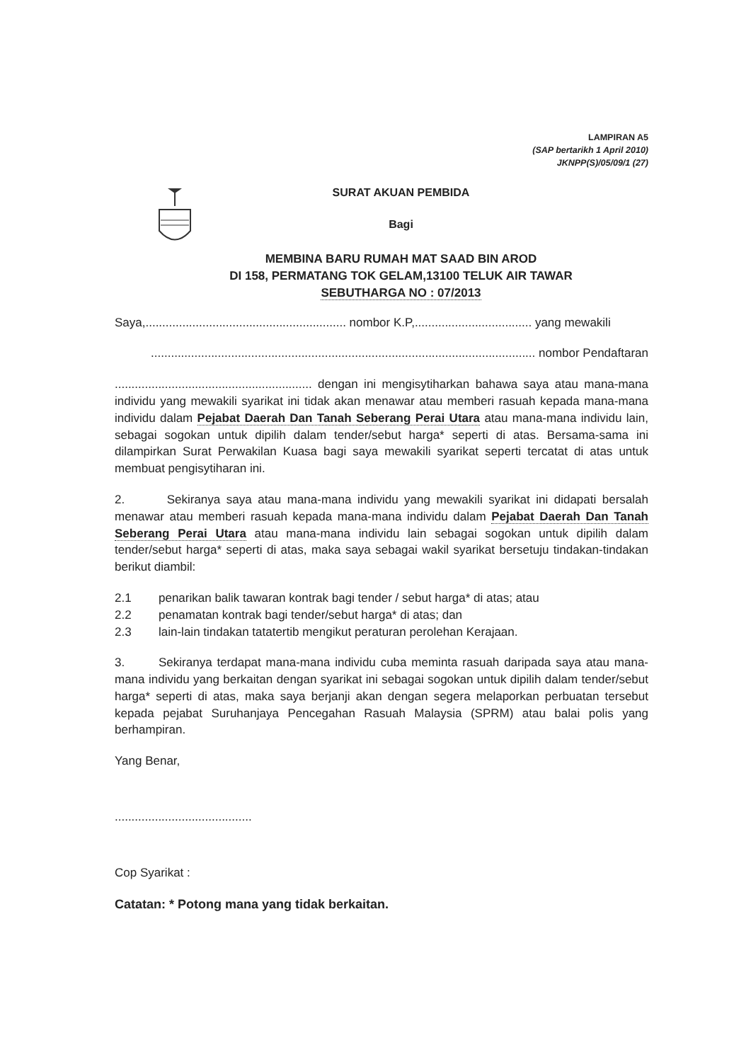LAMPIRAN A5
(SAP bertarikh 1 April 2010)
JKNPP(S)/05/09/1 (27)
SURAT AKUAN PEMBIDA
Bagi
MEMBINA BARU RUMAH MAT SAAD BIN AROD
DI 158, PERMATANG TOK GELAM,13100 TELUK AIR TAWAR
SEBUTHARGA NO : 07/2013
Saya,............................................................ nombor K.P,................................... yang mewakili
................................................................................................................... nombor Pendaftaran
........................................................... dengan ini mengisytiharkan bahawa saya atau mana-mana individu yang mewakili syarikat ini tidak akan menawar atau memberi rasuah kepada mana-mana individu dalam Pejabat Daerah Dan Tanah Seberang Perai Utara atau mana-mana individu lain, sebagai sogokan untuk dipilih dalam tender/sebut harga* seperti di atas. Bersama-sama ini dilampirkan Surat Perwakilan Kuasa bagi saya mewakili syarikat seperti tercatat di atas untuk membuat pengisytiharan ini.
2. Sekiranya saya atau mana-mana individu yang mewakili syarikat ini didapati bersalah menawar atau memberi rasuah kepada mana-mana individu dalam Pejabat Daerah Dan Tanah Seberang Perai Utara atau mana-mana individu lain sebagai sogokan untuk dipilih dalam tender/sebut harga* seperti di atas, maka saya sebagai wakil syarikat bersetuju tindakan-tindakan berikut diambil:
2.1 penarikan balik tawaran kontrak bagi tender / sebut harga* di atas; atau
2.2 penamatan kontrak bagi tender/sebut harga* di atas; dan
2.3 lain-lain tindakan tatatertib mengikut peraturan perolehan Kerajaan.
3. Sekiranya terdapat mana-mana individu cuba meminta rasuah daripada saya atau mana-mana individu yang berkaitan dengan syarikat ini sebagai sogokan untuk dipilih dalam tender/sebut harga* seperti di atas, maka saya berjanji akan dengan segera melaporkan perbuatan tersebut kepada pejabat Suruhanjaya Pencegahan Rasuah Malaysia (SPRM) atau balai polis yang berhampiran.
Yang Benar,
.........................................
Cop Syarikat :
Catatan: * Potong mana yang tidak berkaitan.